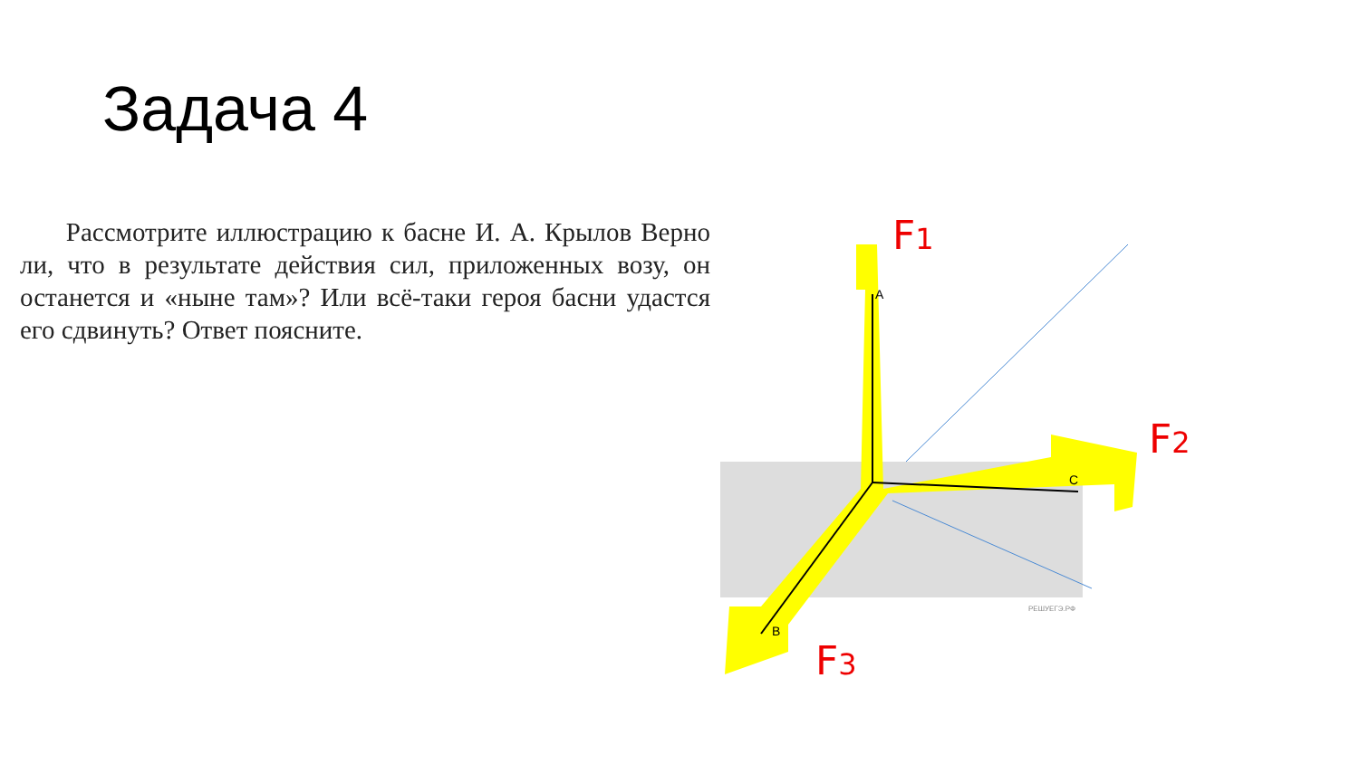Задача 4
Рассмотрите иллюстрацию к басне И. А. Крылов Верно ли, что в результате действия сил, приложенных возу, он останется и «ныне там»? Или всё-таки героя басни удастся его сдвинуть? Ответ поясните.
A
C
B
F1
F2
F3
РЕШУЕГЭ.РФ